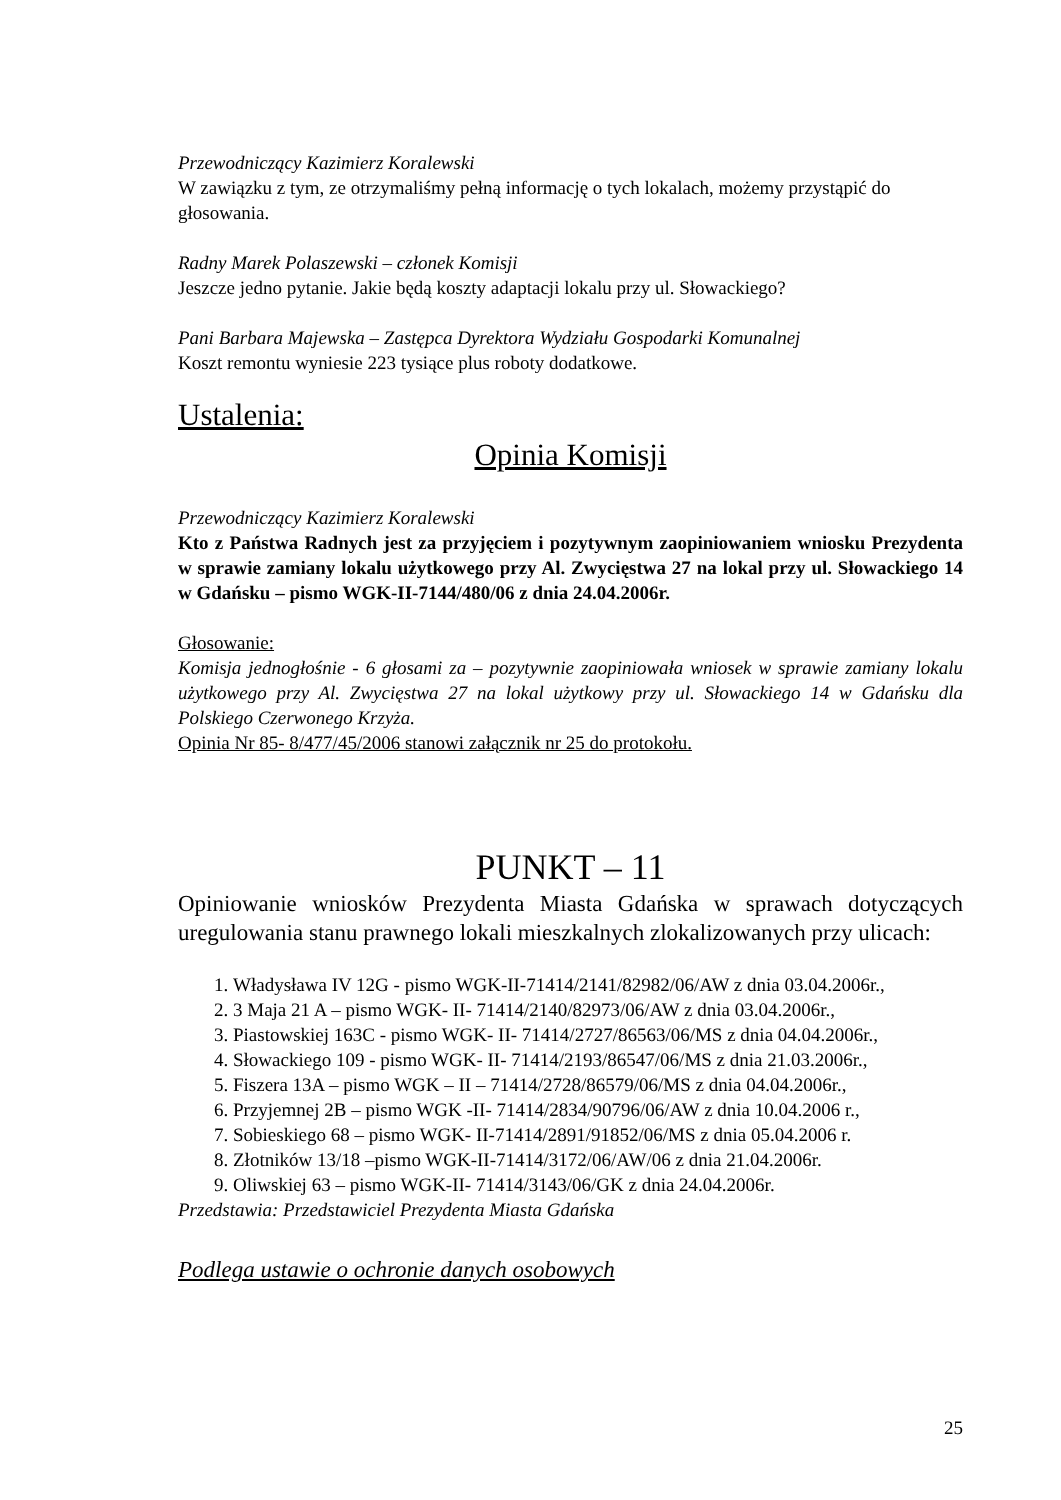Przewodniczący Kazimierz Koralewski
W zawiązku z tym, ze otrzymaliśmy pełną informację o tych lokalach, możemy przystąpić do głosowania.
Radny Marek Polaszewski – członek Komisji
Jeszcze jedno pytanie. Jakie będą koszty adaptacji lokalu przy ul. Słowackiego?
Pani Barbara Majewska – Zastępca Dyrektora Wydziału Gospodarki Komunalnej
Koszt remontu wyniesie 223 tysiące plus roboty dodatkowe.
Ustalenia:
Opinia Komisji
Przewodniczący Kazimierz Koralewski
Kto z Państwa Radnych jest za przyjęciem i pozytywnym zaopiniowaniem wniosku Prezydenta w sprawie zamiany lokalu użytkowego przy Al. Zwycięstwa 27 na lokal przy ul. Słowackiego 14 w Gdańsku – pismo WGK-II-7144/480/06 z dnia 24.04.2006r.
Głosowanie:
Komisja jednogłośnie - 6 głosami za – pozytywnie zaopiniowała wniosek w sprawie zamiany lokalu użytkowego przy Al. Zwycięstwa 27 na lokal użytkowy przy ul. Słowackiego 14 w Gdańsku dla Polskiego Czerwonego Krzyża.
Opinia Nr 85- 8/477/45/2006 stanowi załącznik nr 25 do protokołu.
PUNKT – 11
Opiniowanie wniosków Prezydenta Miasta Gdańska w sprawach dotyczących uregulowania stanu prawnego lokali mieszkalnych zlokalizowanych przy ulicach:
1. Władysława IV 12G - pismo WGK-II-71414/2141/82982/06/AW z dnia 03.04.2006r.,
2. 3 Maja 21 A – pismo WGK- II- 71414/2140/82973/06/AW z dnia 03.04.2006r.,
3. Piastowskiej 163C - pismo WGK- II- 71414/2727/86563/06/MS z dnia 04.04.2006r.,
4. Słowackiego 109 - pismo WGK- II- 71414/2193/86547/06/MS z dnia 21.03.2006r.,
5. Fiszera 13A – pismo WGK – II – 71414/2728/86579/06/MS z dnia 04.04.2006r.,
6. Przyjemnej 2B – pismo WGK -II- 71414/2834/90796/06/AW z dnia 10.04.2006 r.,
7. Sobieskiego 68 – pismo WGK- II-71414/2891/91852/06/MS z dnia 05.04.2006 r.
8. Złotników 13/18 –pismo WGK-II-71414/3172/06/AW/06 z dnia 21.04.2006r.
9. Oliwskiej 63 – pismo WGK-II- 71414/3143/06/GK z dnia 24.04.2006r.
Przedstawia: Przedstawiciel Prezydenta Miasta Gdańska
Podlega ustawie o ochronie danych osobowych
25